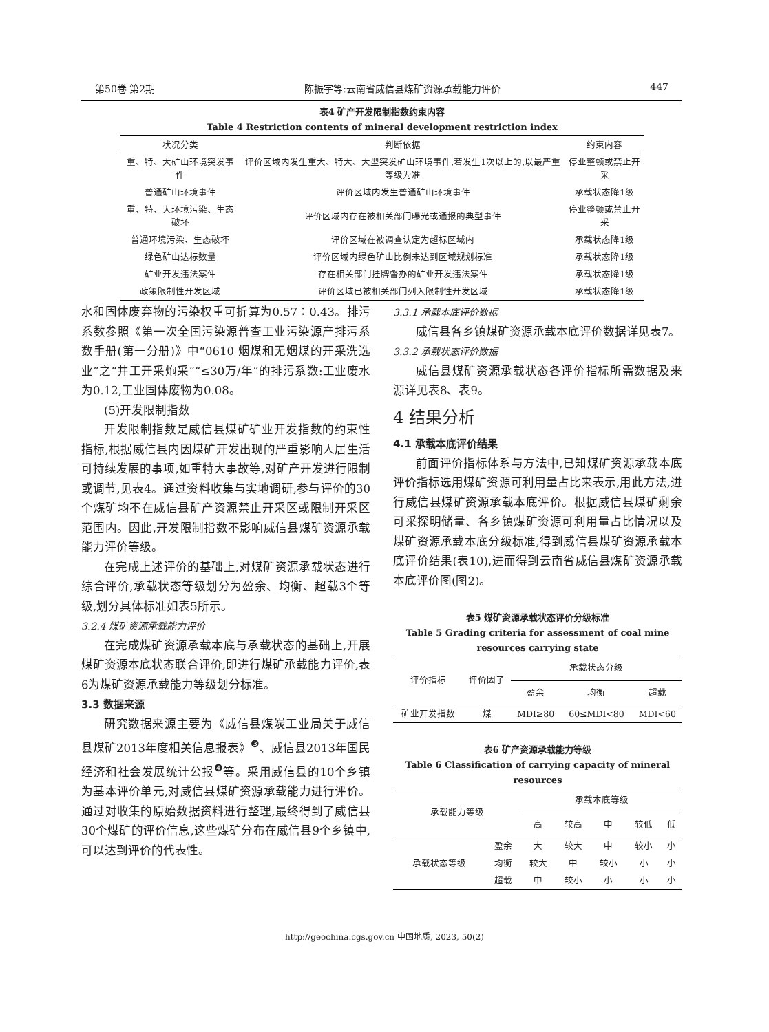第50卷 第2期 陈振宇等:云南省威信县煤矿资源承载能力评价 447
表4 矿产开发限制指数约束内容
Table 4 Restriction contents of mineral development restriction index
| 状况分类 | 判断依据 | 约束内容 |
| --- | --- | --- |
| 重、特、大矿山环境突发事件 | 评价区域内发生重大、特大、大型突发矿山环境事件,若发生1次以上的,以最严重等级为准 | 停业整顿或禁止开采 |
| 普通矿山环境事件 | 评价区域内发生普通矿山环境事件 | 承载状态降1级 |
| 重、特、大环境污染、生态破坏 | 评价区域内存在被相关部门曝光或通报的典型事件 | 停业整顿或禁止开采 |
| 普通环境污染、生态破坏 | 评价区域在被调查认定为超标区域内 | 承载状态降1级 |
| 绿色矿山达标数量 | 评价区域内绿色矿山比例未达到区域规划标准 | 承载状态降1级 |
| 矿业开发违法案件 | 存在相关部门挂牌督办的矿业开发违法案件 | 承载状态降1级 |
| 政策限制性开发区域 | 评价区域已被相关部门列入限制性开发区域 | 承载状态降1级 |
水和固体废弃物的污染权重可折算为0.57∶0.43。排污系数参照《第一次全国污染源普查工业污染源产排污系数手册(第一分册)》中“0610 烟煤和无烟煤的开采洗选业”之“井工开采炮采”“≤30万/年”的排污系数:工业废水为0.12,工业固体废物为0.08。
(5)开发限制指数
开发限制指数是威信县煤矿矿业开发指数的约束性指标,根据威信县内因煤矿开发出现的严重影响人居生活可持续发展的事项,如重特大事故等,对矿产开发进行限制或调节,见表4。通过资料收集与实地调研,参与评价的30个煤矿均不在威信县矿产资源禁止开采区或限制开采区范围内。因此,开发限制指数不影响威信县煤矿资源承载能力评价等级。
在完成上述评价的基础上,对煤矿资源承载状态进行综合评价,承载状态等级划分为盈余、均衡、超载3个等级,划分具体标准如表5所示。
3.2.4 煤矿资源承载能力评价
在完成煤矿资源承载本底与承载状态的基础上,开展煤矿资源本底状态联合评价,即进行煤矿承载能力评价,表6为煤矿资源承载能力等级划分标准。
3.3 数据来源
研究数据来源主要为《威信县煤炭工业局关于威信县煤矿2013年度相关信息报表》<sup>❸</sup>、威信县2013年国民经济和社会发展统计公报<sup>❹</sup>等。采用威信县的10个乡镇为基本评价单元,对威信县煤矿资源承载能力进行评价。通过对收集的原始数据资料进行整理,最终得到了威信县30个煤矿的评价信息,这些煤矿分布在威信县9个乡镇中,可以达到评价的代表性。
3.3.1 承载本底评价数据
威信县各乡镇煤矿资源承载本底评价数据详见表7。
3.3.2 承载状态评价数据
威信县煤矿资源承载状态各评价指标所需数据及来源详见表8、表9。
4 结果分析
4.1 承载本底评价结果
前面评价指标体系与方法中,已知煤矿资源承载本底评价指标选用煤矿资源可利用量占比来表示,用此方法,进行威信县煤矿资源承载本底评价。根据威信县煤矿剩余可采探明储量、各乡镇煤矿资源可利用量占比情况以及煤矿资源承载本底分级标准,得到威信县煤矿资源承载本底评价结果(表10),进而得到云南省威信县煤矿资源承载本底评价图(图2)。
表5 煤矿资源承载状态评价分级标准
Table 5 Grading criteria for assessment of coal mine resources carrying state
| 评价指标 | 评价因子 | 承载状态分级 | | |
| --- | --- | --- | --- | --- |
| | | 盈余 | 均衡 | 超载 |
| 矿业开发指数 | 煤 | MDI≥80 | 60≤MDI<80 | MDI<60 |
表6 矿产资源承载能力等级
Table 6 Classification of carrying capacity of mineral resources
| 承载能力等级 | | 承载本底等级 | | | | |
| --- | --- | --- | --- | --- | --- | --- |
| | | 高 | 较高 | 中 | 较低 | 低 |
| 承载状态等级 | 盈余 | 大 | 较大 | 中 | 较小 | 小 |
| | 均衡 | 较大 | 中 | 较小 | 小 | 小 |
| | 超载 | 中 | 较小 | 小 | 小 | 小 |
http://geochina.cgs.gov.cn 中国地质, 2023, 50(2)